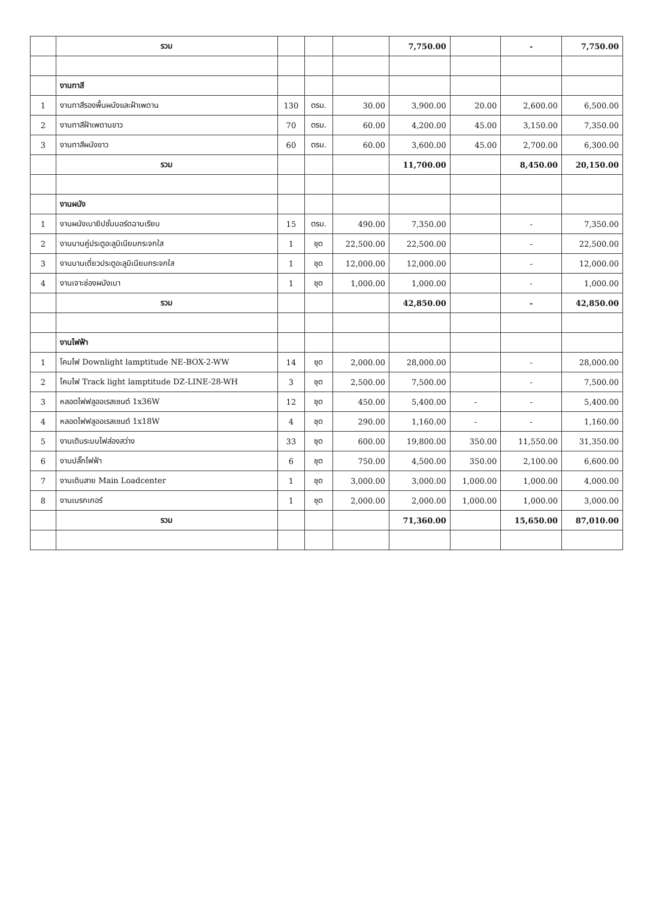| | รวม | | | | 7,750.00 | | - | 7,750.00 |
| | งานทาสี | | | | | | | |
| 1 | งานทาสีรองพื้นผนังและฝ้าเพดาน | 130 | ตรม. | 30.00 | 3,900.00 | 20.00 | 2,600.00 | 6,500.00 |
| 2 | งานทาสีฝ้าเพดานขาว | 70 | ตรม. | 60.00 | 4,200.00 | 45.00 | 3,150.00 | 7,350.00 |
| 3 | งานทาสีผนังขาว | 60 | ตรม. | 60.00 | 3,600.00 | 45.00 | 2,700.00 | 6,300.00 |
| | รวม | | | | 11,700.00 | | 8,450.00 | 20,150.00 |
| | งานผนัง | | | | | | | |
| 1 | งานผนังเบายิปซั่มบอร์ดฉาบเรียบ | 15 | ตรม. | 490.00 | 7,350.00 | | - | 7,350.00 |
| 2 | งานบานคู่ประตูอะลูมิเนียมกระจกใส | 1 | ชุด | 22,500.00 | 22,500.00 | | - | 22,500.00 |
| 3 | งานบานเดี่ยวประตูอะลูมิเนียมกระจกใส | 1 | ชุด | 12,000.00 | 12,000.00 | | - | 12,000.00 |
| 4 | งานเจาะช่องผนังเบา | 1 | ชุด | 1,000.00 | 1,000.00 | | - | 1,000.00 |
| | รวม | | | | 42,850.00 | | - | 42,850.00 |
| | งานไฟฟ้า | | | | | | | |
| 1 | โคมไฟ Downlight lamptitude NE-BOX-2-WW | 14 | ชุด | 2,000.00 | 28,000.00 | | - | 28,000.00 |
| 2 | โคมไฟ Track light lamptitude DZ-LINE-28-WH | 3 | ชุด | 2,500.00 | 7,500.00 | | - | 7,500.00 |
| 3 | หลอดไฟฟลูออเรสเซนต์ 1x36W | 12 | ชุด | 450.00 | 5,400.00 | - | - | 5,400.00 |
| 4 | หลอดไฟฟลูออเรสเซนต์ 1x18W | 4 | ชุด | 290.00 | 1,160.00 | - | - | 1,160.00 |
| 5 | งานเดินระบบไฟส่องสว่าง | 33 | ชุด | 600.00 | 19,800.00 | 350.00 | 11,550.00 | 31,350.00 |
| 6 | งานปลั๊กไฟฟ้า | 6 | ชุด | 750.00 | 4,500.00 | 350.00 | 2,100.00 | 6,600.00 |
| 7 | งานเดินสาย Main Loadcenter | 1 | ชุด | 3,000.00 | 3,000.00 | 1,000.00 | 1,000.00 | 4,000.00 |
| 8 | งานเบรกเกอร์ | 1 | ชุด | 2,000.00 | 2,000.00 | 1,000.00 | 1,000.00 | 3,000.00 |
| | รวม | | | | 71,360.00 | | 15,650.00 | 87,010.00 |